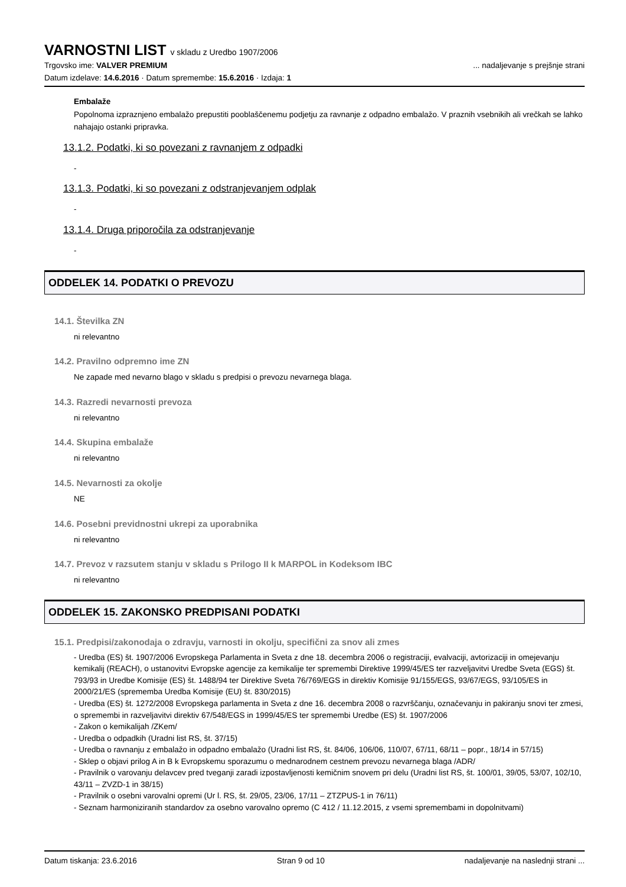VARNOSTNI LIST v skladu z Uredbo 1907/2006
Trgovsko ime: VALVER PREMIUM ... nadaljevanje s prejšnje strani
Datum izdelave: 14.6.2016 · Datum spremembe: 15.6.2016 · Izdaja: 1
Embalaže
Popolnoma izpraznjeno embalažo prepustiti pooblaščenemu podjetju za ravnanje z odpadno embalažo. V praznih vsebnikih ali vrečkah se lahko nahajajo ostanki pripravka.
13.1.2. Podatki, ki so povezani z ravnanjem z odpadki
-
13.1.3. Podatki, ki so povezani z odstranjevanjem odplak
-
13.1.4. Druga priporočila za odstranjevanje
-
ODDELEK 14. PODATKI O PREVOZU
14.1. Številka ZN
ni relevantno
14.2. Pravilno odpremno ime ZN
Ne zapade med nevarno blago v skladu s predpisi o prevozu nevarnega blaga.
14.3. Razredi nevarnosti prevoza
ni relevantno
14.4. Skupina embalaže
ni relevantno
14.5. Nevarnosti za okolje
NE
14.6. Posebni previdnostni ukrepi za uporabnika
ni relevantno
14.7. Prevoz v razsutem stanju v skladu s Prilogo II k MARPOL in Kodeksom IBC
ni relevantno
ODDELEK 15. ZAKONSKO PREDPISANI PODATKI
15.1. Predpisi/zakonodaja o zdravju, varnosti in okolju, specifični za snov ali zmes
- Uredba (ES) št. 1907/2006 Evropskega Parlamenta in Sveta z dne 18. decembra 2006 o registraciji, evalvaciji, avtorizaciji in omejevanju kemikalij (REACH), o ustanovitvi Evropske agencije za kemikalije ter spremembi Direktive 1999/45/ES ter razveljavitvi Uredbe Sveta (EGS) št. 793/93 in Uredbe Komisije (ES) št. 1488/94 ter Direktive Sveta 76/769/EGS in direktiv Komisije 91/155/EGS, 93/67/EGS, 93/105/ES in 2000/21/ES (sprememba Uredba Komisije (EU) št. 830/2015)
- Uredba (ES) št. 1272/2008 Evropskega parlamenta in Sveta z dne 16. decembra 2008 o razvrščanju, označevanju in pakiranju snovi ter zmesi, o spremembi in razveljavitvi direktiv 67/548/EGS in 1999/45/ES ter spremembi Uredbe (ES) št. 1907/2006
- Zakon o kemikalijah /ZKem/
- Uredba o odpadkih (Uradni list RS, št. 37/15)
- Uredba o ravnanju z embalažo in odpadno embalažo (Uradni list RS, št. 84/06, 106/06, 110/07, 67/11, 68/11 – popr., 18/14 in 57/15)
- Sklep o objavi prilog A in B k Evropskemu sporazumu o mednarodnem cestnem prevozu nevarnega blaga /ADR/
- Pravilnik o varovanju delavcev pred tveganji zaradi izpostavljenosti kemičnim snovem pri delu (Uradni list RS, št. 100/01, 39/05, 53/07, 102/10, 43/11 – ZVZD-1 in 38/15)
- Pravilnik o osebni varovalni opremi (Ur l. RS, št. 29/05, 23/06, 17/11 – ZTZPUS-1 in 76/11)
- Seznam harmoniziranih standardov za osebno varovalno opremo (C 412 / 11.12.2015, z vsemi spremembami in dopolnitvami)
Datum tiskanja: 23.6.2016 Stran 9 od 10 nadaljevanje na naslednji strani ...